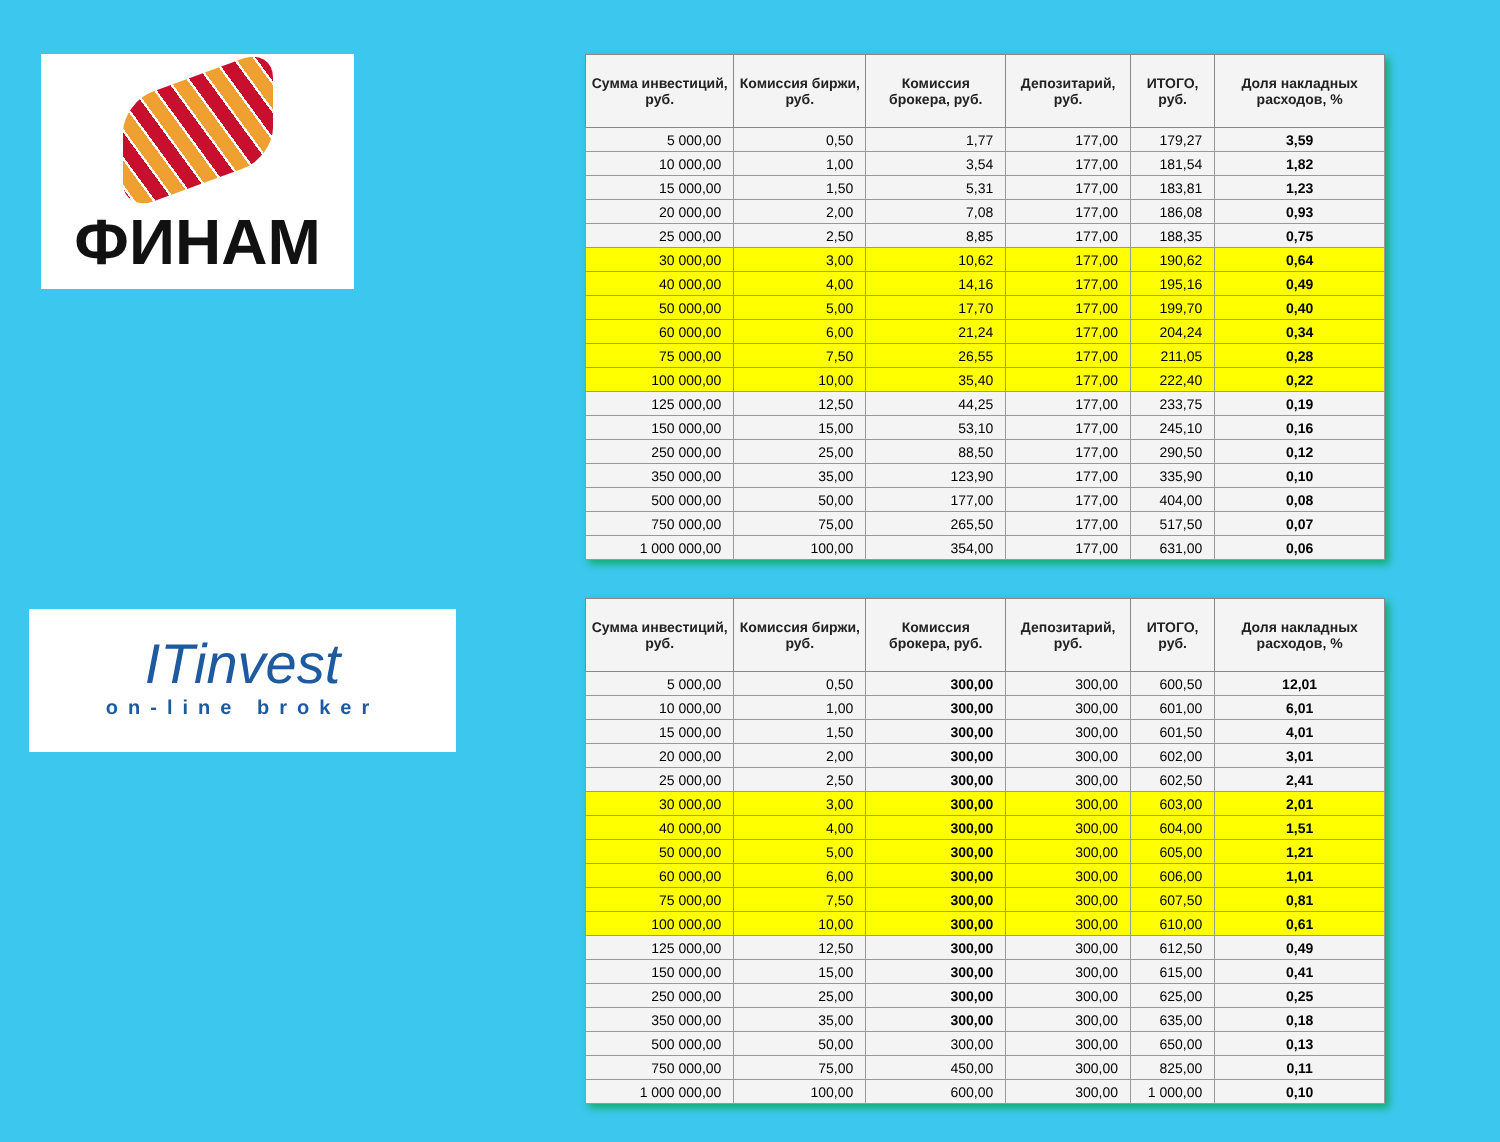ФИНАМ
ITinvest
on-line broker
| Сумма инвестиций, руб. | Комиссия биржи, руб. | Комиссия брокера, руб. | Депозитарий, руб. | ИТОГО, руб. | Доля накладных расходов, % |
| --- | --- | --- | --- | --- | --- |
| 5 000,00 | 0,50 | 1,77 | 177,00 | 179,27 | 3,59 |
| 10 000,00 | 1,00 | 3,54 | 177,00 | 181,54 | 1,82 |
| 15 000,00 | 1,50 | 5,31 | 177,00 | 183,81 | 1,23 |
| 20 000,00 | 2,00 | 7,08 | 177,00 | 186,08 | 0,93 |
| 25 000,00 | 2,50 | 8,85 | 177,00 | 188,35 | 0,75 |
| 30 000,00 | 3,00 | 10,62 | 177,00 | 190,62 | 0,64 |
| 40 000,00 | 4,00 | 14,16 | 177,00 | 195,16 | 0,49 |
| 50 000,00 | 5,00 | 17,70 | 177,00 | 199,70 | 0,40 |
| 60 000,00 | 6,00 | 21,24 | 177,00 | 204,24 | 0,34 |
| 75 000,00 | 7,50 | 26,55 | 177,00 | 211,05 | 0,28 |
| 100 000,00 | 10,00 | 35,40 | 177,00 | 222,40 | 0,22 |
| 125 000,00 | 12,50 | 44,25 | 177,00 | 233,75 | 0,19 |
| 150 000,00 | 15,00 | 53,10 | 177,00 | 245,10 | 0,16 |
| 250 000,00 | 25,00 | 88,50 | 177,00 | 290,50 | 0,12 |
| 350 000,00 | 35,00 | 123,90 | 177,00 | 335,90 | 0,10 |
| 500 000,00 | 50,00 | 177,00 | 177,00 | 404,00 | 0,08 |
| 750 000,00 | 75,00 | 265,50 | 177,00 | 517,50 | 0,07 |
| 1 000 000,00 | 100,00 | 354,00 | 177,00 | 631,00 | 0,06 |
| Сумма инвестиций, руб. | Комиссия биржи, руб. | Комиссия брокера, руб. | Депозитарий, руб. | ИТОГО, руб. | Доля накладных расходов, % |
| --- | --- | --- | --- | --- | --- |
| 5 000,00 | 0,50 | 300,00 | 300,00 | 600,50 | 12,01 |
| 10 000,00 | 1,00 | 300,00 | 300,00 | 601,00 | 6,01 |
| 15 000,00 | 1,50 | 300,00 | 300,00 | 601,50 | 4,01 |
| 20 000,00 | 2,00 | 300,00 | 300,00 | 602,00 | 3,01 |
| 25 000,00 | 2,50 | 300,00 | 300,00 | 602,50 | 2,41 |
| 30 000,00 | 3,00 | 300,00 | 300,00 | 603,00 | 2,01 |
| 40 000,00 | 4,00 | 300,00 | 300,00 | 604,00 | 1,51 |
| 50 000,00 | 5,00 | 300,00 | 300,00 | 605,00 | 1,21 |
| 60 000,00 | 6,00 | 300,00 | 300,00 | 606,00 | 1,01 |
| 75 000,00 | 7,50 | 300,00 | 300,00 | 607,50 | 0,81 |
| 100 000,00 | 10,00 | 300,00 | 300,00 | 610,00 | 0,61 |
| 125 000,00 | 12,50 | 300,00 | 300,00 | 612,50 | 0,49 |
| 150 000,00 | 15,00 | 300,00 | 300,00 | 615,00 | 0,41 |
| 250 000,00 | 25,00 | 300,00 | 300,00 | 625,00 | 0,25 |
| 350 000,00 | 35,00 | 300,00 | 300,00 | 635,00 | 0,18 |
| 500 000,00 | 50,00 | 300,00 | 300,00 | 650,00 | 0,13 |
| 750 000,00 | 75,00 | 450,00 | 300,00 | 825,00 | 0,11 |
| 1 000 000,00 | 100,00 | 600,00 | 300,00 | 1 000,00 | 0,10 |